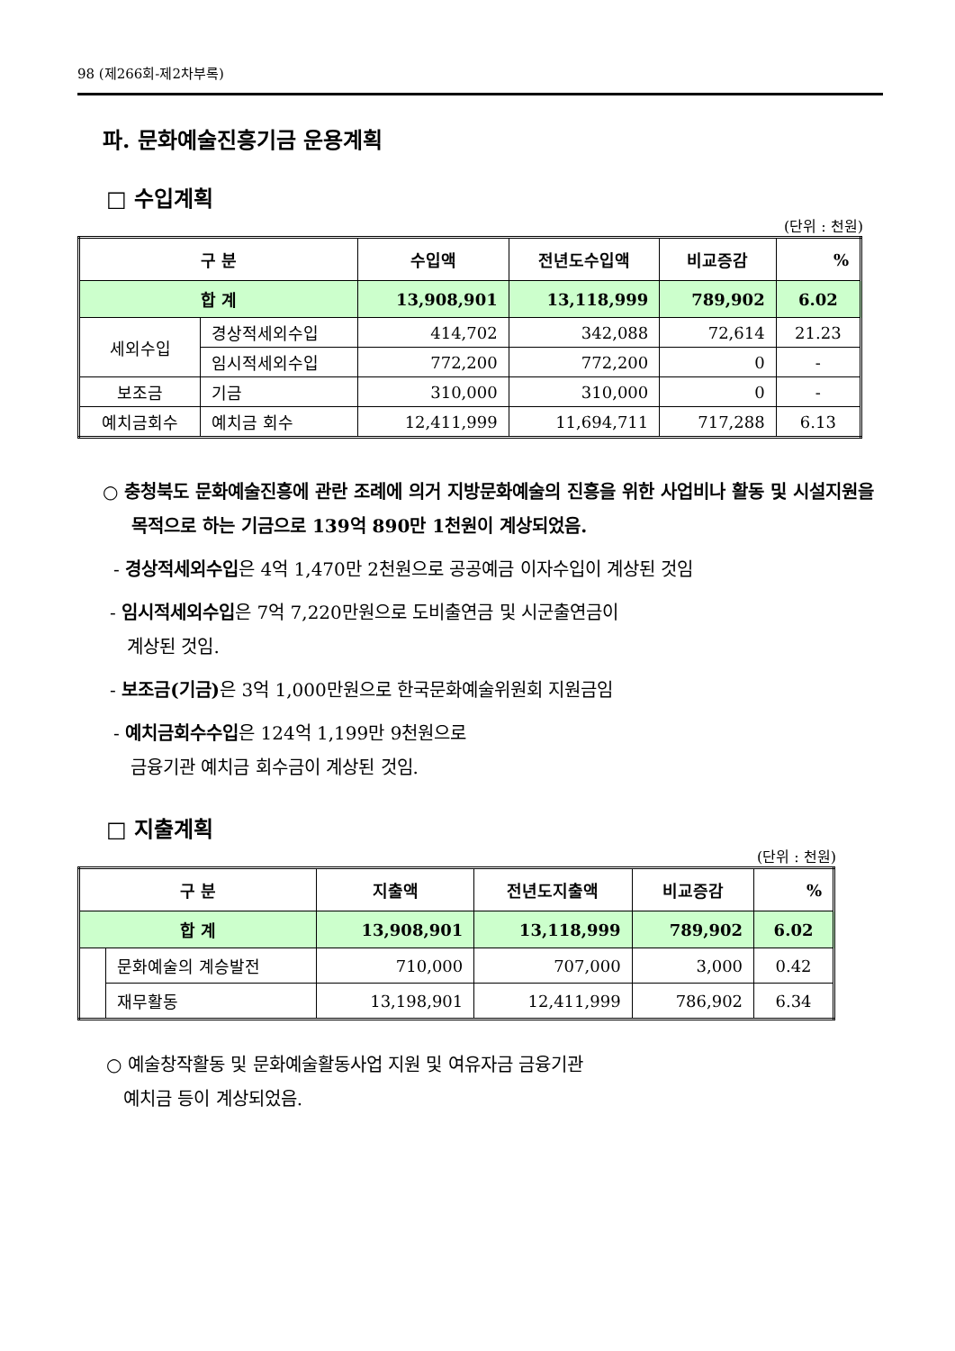98 (제266회-제2차부록)
파. 문화예술진흥기금 운용계획
□ 수입계획
(단위 : 천원)
| 구 분 | | 수입액 | 전년도수입액 | 비교증감 | % |
| --- | --- | --- | --- | --- | --- |
| 합 계 | | 13,908,901 | 13,118,999 | 789,902 | 6.02 |
| 세외수입 | 경상적세외수입 | 414,702 | 342,088 | 72,614 | 21.23 |
| | 임시적세외수입 | 772,200 | 772,200 | 0 | - |
| 보조금 | 기금 | 310,000 | 310,000 | 0 | - |
| 예치금회수 | 예치금 회수 | 12,411,999 | 11,694,711 | 717,288 | 6.13 |
○ 충청북도 문화예술진흥에 관란 조례에 의거 지방문화예술의 진흥을 위한 사업비나 활동 및 시설지원을 목적으로 하는 기금으로 139억 890만 1천원이 계상되었음.
- 경상적세외수입은 4억 1,470만 2천원으로 공공예금 이자수입이 계상된 것임
- 임시적세외수입은 7억 7,220만원으로 도비출연금 및 시군출연금이
계상된 것임.
- 보조금(기금) 은 3억 1,000만원으로 한국문화예술위원회 지원금임
- 예치금회수수입은 124억 1,199만 9천원으로
금융기관 예치금 회수금이 계상된 것임.
□ 지출계획
(단위 : 천원)
| 구 분 | | 지출액 | 전년도지출액 | 비교증감 | % |
| --- | --- | --- | --- | --- | --- |
| 합 계 | | 13,908,901 | 13,118,999 | 789,902 | 6.02 |
| | 문화예술의 계승발전 | 710,000 | 707,000 | 3,000 | 0.42 |
| | 재무활동 | 13,198,901 | 12,411,999 | 786,902 | 6.34 |
○ 예술창작활동 및 문화예술활동사업 지원 및 여유자금 금융기관
예치금 등이 계상되었음.